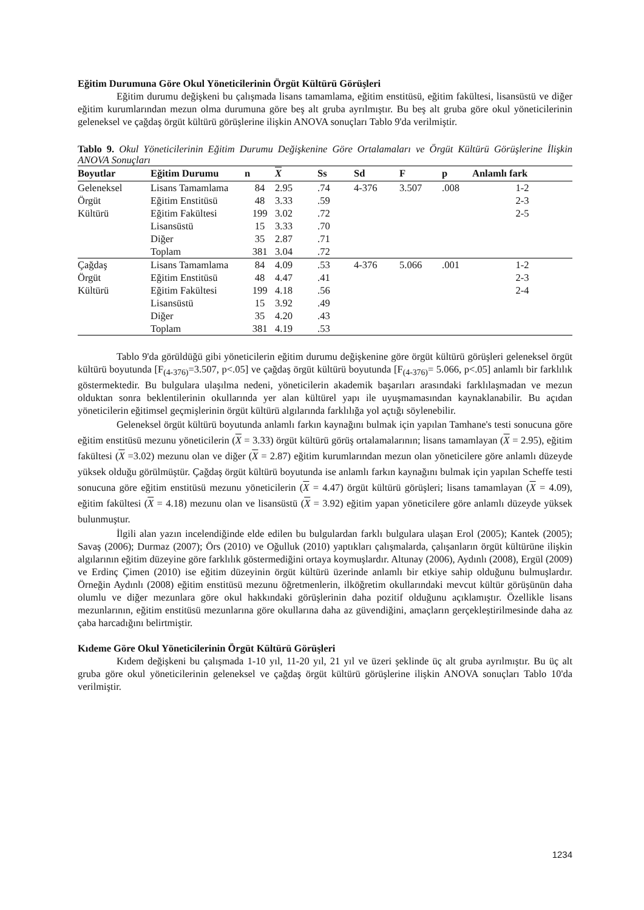Eğitim Durumuna Göre Okul Yöneticilerinin Örgüt Kültürü Görüşleri
Eğitim durumu değişkeni bu çalışmada lisans tamamlama, eğitim enstitüsü, eğitim fakültesi, lisansüstü ve diğer eğitim kurumlarından mezun olma durumuna göre beş alt gruba ayrılmıştır. Bu beş alt gruba göre okul yöneticilerinin geleneksel ve çağdaş örgüt kültürü görüşlerine ilişkin ANOVA sonuçları Tablo 9'da verilmiştir.
Tablo 9. Okul Yöneticilerinin Eğitim Durumu Değişkenine Göre Ortalamaları ve Örgüt Kültürü Görüşlerine İlişkin ANOVA Sonuçları
| Boyutlar | Eğitim Durumu | n | X | Ss | Sd | F | p | Anlamlı fark |
| --- | --- | --- | --- | --- | --- | --- | --- | --- |
| Geleneksel | Lisans Tamamlama | 84 | 2.95 | .74 | 4-376 | 3.507 | .008 | 1-2 |
| Örgüt | Eğitim Enstitüsü | 48 | 3.33 | .59 | | | | 2-3 |
| Kültürü | Eğitim Fakültesi | 199 | 3.02 | .72 | | | | 2-5 |
| | Lisansüstü | 15 | 3.33 | .70 | | | | |
| | Diğer | 35 | 2.87 | .71 | | | | |
| | Toplam | 381 | 3.04 | .72 | | | | |
| Çağdaş | Lisans Tamamlama | 84 | 4.09 | .53 | 4-376 | 5.066 | .001 | 1-2 |
| Örgüt | Eğitim Enstitüsü | 48 | 4.47 | .41 | | | | 2-3 |
| Kültürü | Eğitim Fakültesi | 199 | 4.18 | .56 | | | | 2-4 |
| | Lisansüstü | 15 | 3.92 | .49 | | | | |
| | Diğer | 35 | 4.20 | .43 | | | | |
| | Toplam | 381 | 4.19 | .53 | | | | |
Tablo 9'da görüldüğü gibi yöneticilerin eğitim durumu değişkenine göre örgüt kültürü görüşleri geleneksel örgüt kültürü boyutunda [F<sub>(4-376)</sub>=3.507, p<.05] ve çağdaş örgüt kültürü boyutunda [F<sub>(4-376)</sub>= 5.066, p<.05] anlamlı bir farklılık göstermektedir. Bu bulgulara ulaşılma nedeni, yöneticilerin akademik başarıları arasındaki farklılaşmadan ve mezun olduktan sonra beklentilerinin okullarında yer alan kültürel yapı ile uyuşmamasından kaynaklanabilir. Bu açıdan yöneticilerin eğitimsel geçmişlerinin örgüt kültürü algılarında farklılığa yol açtığı söylenebilir.
Geleneksel örgüt kültürü boyutunda anlamlı farkın kaynağını bulmak için yapılan Tamhane's testi sonucuna göre eğitim enstitüsü mezunu yöneticilerin (X = 3.33) örgüt kültürü görüş ortalamalarının; lisans tamamlayan (X = 2.95), eğitim fakültesi (X =3.02) mezunu olan ve diğer (X = 2.87) eğitim kurumlarından mezun olan yöneticilere göre anlamlı düzeyde yüksek olduğu görülmüştür. Çağdaş örgüt kültürü boyutunda ise anlamlı farkın kaynağını bulmak için yapılan Scheffe testi sonucuna göre eğitim enstitüsü mezunu yöneticilerin (X = 4.47) örgüt kültürü görüşleri; lisans tamamlayan (X = 4.09), eğitim fakültesi (X = 4.18) mezunu olan ve lisansüstü (X = 3.92) eğitim yapan yöneticilere göre anlamlı düzeyde yüksek bulunmuştur.
İlgili alan yazın incelendiğinde elde edilen bu bulgulardan farklı bulgulara ulaşan Erol (2005); Kantek (2005); Savaş (2006); Durmaz (2007); Örs (2010) ve Oğulluk (2010) yaptıkları çalışmalarda, çalışanların örgüt kültürüne ilişkin algılarının eğitim düzeyine göre farklılık göstermediğini ortaya koymuşlardır. Altunay (2006), Aydınlı (2008), Ergül (2009) ve Erdinç Çimen (2010) ise eğitim düzeyinin örgüt kültürü üzerinde anlamlı bir etkiye sahip olduğunu bulmuşlardır. Örneğin Aydınlı (2008) eğitim enstitüsü mezunu öğretmenlerin, ilköğretim okullarındaki mevcut kültür görüşünün daha olumlu ve diğer mezunlara göre okul hakkındaki görüşlerinin daha pozitif olduğunu açıklamıştır. Özellikle lisans mezunlarının, eğitim enstitüsü mezunlarına göre okullarına daha az güvendiğini, amaçların gerçekleştirilmesinde daha az çaba harcadığını belirtmiştir.
Kıdeme Göre Okul Yöneticilerinin Örgüt Kültürü Görüşleri
Kıdem değişkeni bu çalışmada 1-10 yıl, 11-20 yıl, 21 yıl ve üzeri şeklinde üç alt gruba ayrılmıştır. Bu üç alt gruba göre okul yöneticilerinin geleneksel ve çağdaş örgüt kültürü görüşlerine ilişkin ANOVA sonuçları Tablo 10'da verilmiştir.
1234